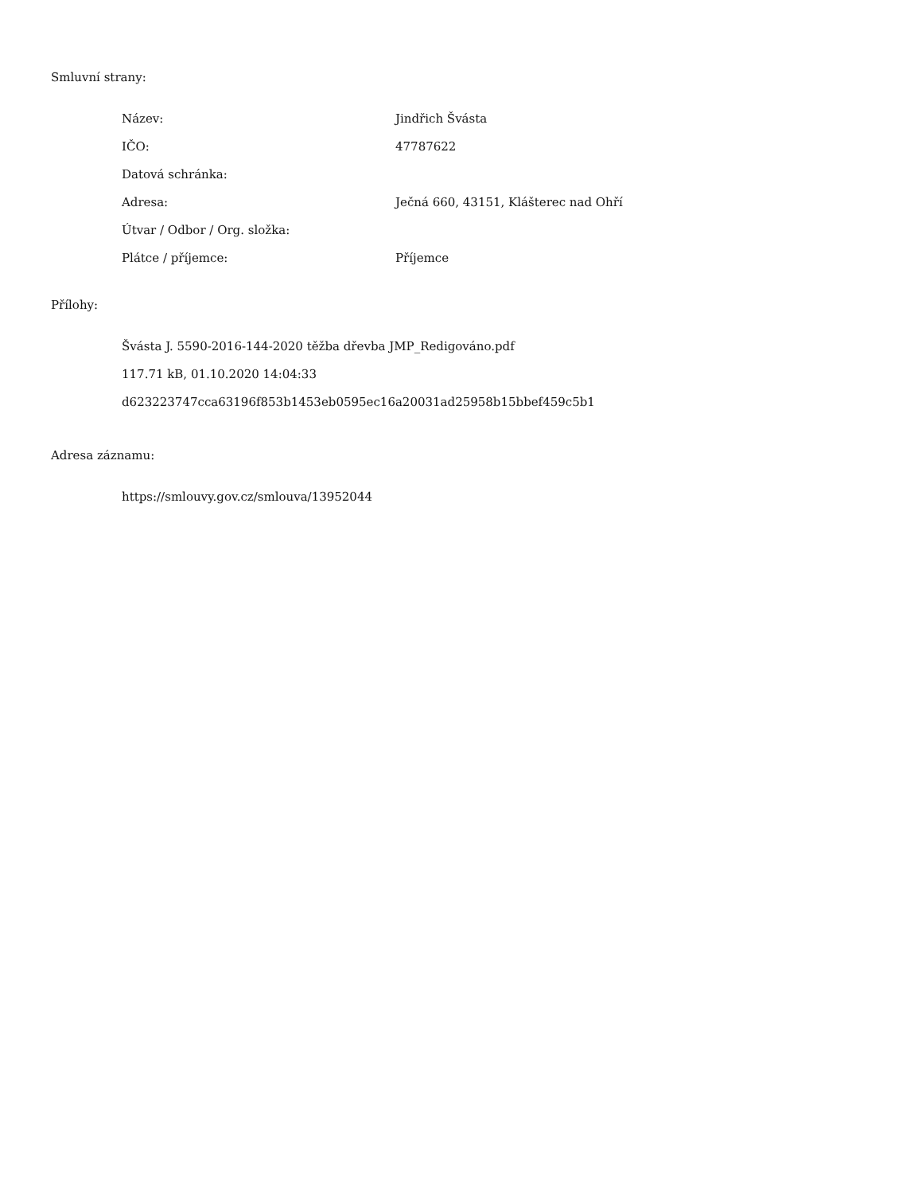Smluvní strany:
| Název: | Jindřich Švásta |
| IČO: | 47787622 |
| Datová schránka: | |
| Adresa: | Ječná 660, 43151, Klášterec nad Ohří |
| Útvar / Odbor / Org. složka: | |
| Plátce / příjemce: | Příjemce |
Přílohy:
Švásta J. 5590-2016-144-2020 těžba dřevba JMP_Redigováno.pdf
117.71 kB, 01.10.2020 14:04:33
d623223747cca63196f853b1453eb0595ec16a20031ad25958b15bbef459c5b1
Adresa záznamu:
https://smlouvy.gov.cz/smlouva/13952044